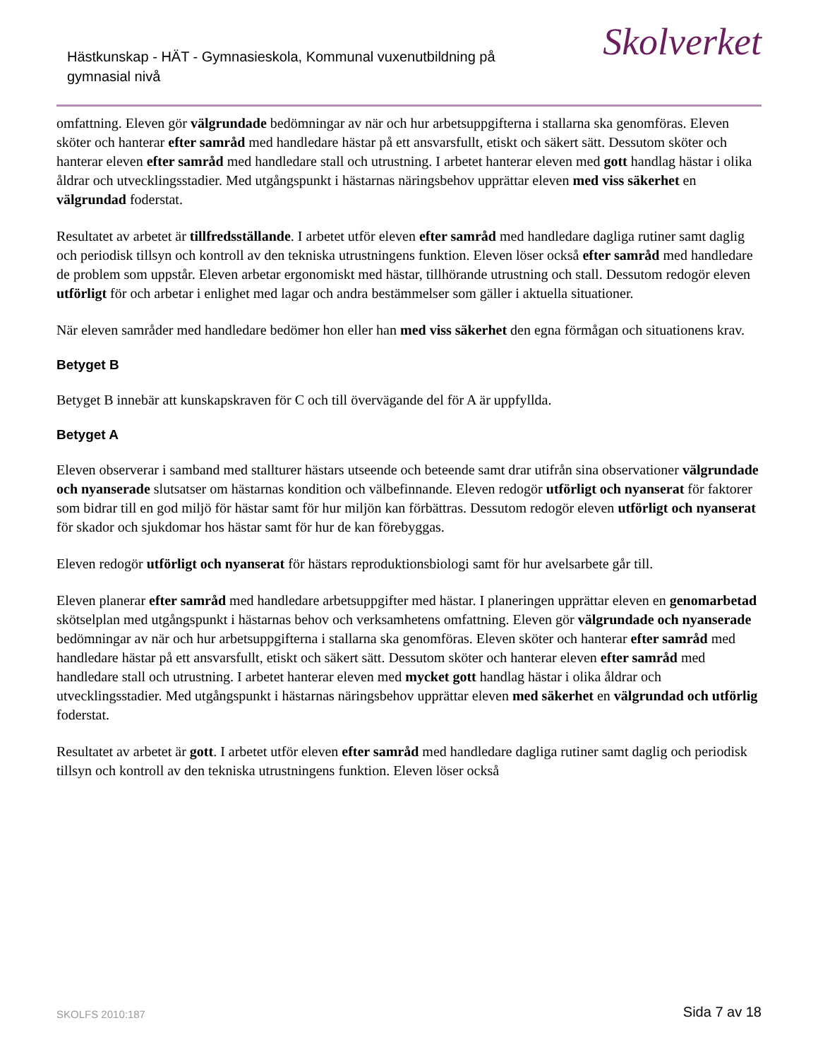Hästkunskap - HÄT - Gymnasieskola, Kommunal vuxenutbildning på gymnasial nivå
Skolverket
omfattning. Eleven gör välgrundade bedömningar av när och hur arbetsuppgifterna i stallarna ska genomföras. Eleven sköter och hanterar efter samråd med handledare hästar på ett ansvarsfullt, etiskt och säkert sätt. Dessutom sköter och hanterar eleven efter samråd med handledare stall och utrustning. I arbetet hanterar eleven med gott handlag hästar i olika åldrar och utvecklingsstadier. Med utgångspunkt i hästarnas näringsbehov upprättar eleven med viss säkerhet en välgrundad foderstat.
Resultatet av arbetet är tillfredsställande. I arbetet utför eleven efter samråd med handledare dagliga rutiner samt daglig och periodisk tillsyn och kontroll av den tekniska utrustningens funktion. Eleven löser också efter samråd med handledare de problem som uppstår. Eleven arbetar ergonomiskt med hästar, tillhörande utrustning och stall. Dessutom redogör eleven utförligt för och arbetar i enlighet med lagar och andra bestämmelser som gäller i aktuella situationer.
När eleven samråder med handledare bedömer hon eller han med viss säkerhet den egna förmågan och situationens krav.
Betyget B
Betyget B innebär att kunskapskraven för C och till övervägande del för A är uppfyllda.
Betyget A
Eleven observerar i samband med stallturer hästars utseende och beteende samt drar utifrån sina observationer välgrundade och nyanserade slutsatser om hästarnas kondition och välbefinnande. Eleven redogör utförligt och nyanserat för faktorer som bidrar till en god miljö för hästar samt för hur miljön kan förbättras. Dessutom redogör eleven utförligt och nyanserat för skador och sjukdomar hos hästar samt för hur de kan förebyggas.
Eleven redogör utförligt och nyanserat för hästars reproduktionsbiologi samt för hur avelsarbete går till.
Eleven planerar efter samråd med handledare arbetsuppgifter med hästar. I planeringen upprättar eleven en genomarbetad skötselplan med utgångspunkt i hästarnas behov och verksamhetens omfattning. Eleven gör välgrundade och nyanserade bedömningar av när och hur arbetsuppgifterna i stallarna ska genomföras. Eleven sköter och hanterar efter samråd med handledare hästar på ett ansvarsfullt, etiskt och säkert sätt. Dessutom sköter och hanterar eleven efter samråd med handledare stall och utrustning. I arbetet hanterar eleven med mycket gott handlag hästar i olika åldrar och utvecklingsstadier. Med utgångspunkt i hästarnas näringsbehov upprättar eleven med säkerhet en välgrundad och utförlig foderstat.
Resultatet av arbetet är gott. I arbetet utför eleven efter samråd med handledare dagliga rutiner samt daglig och periodisk tillsyn och kontroll av den tekniska utrustningens funktion. Eleven löser också
SKOLFS 2010:187 Sida 7 av 18